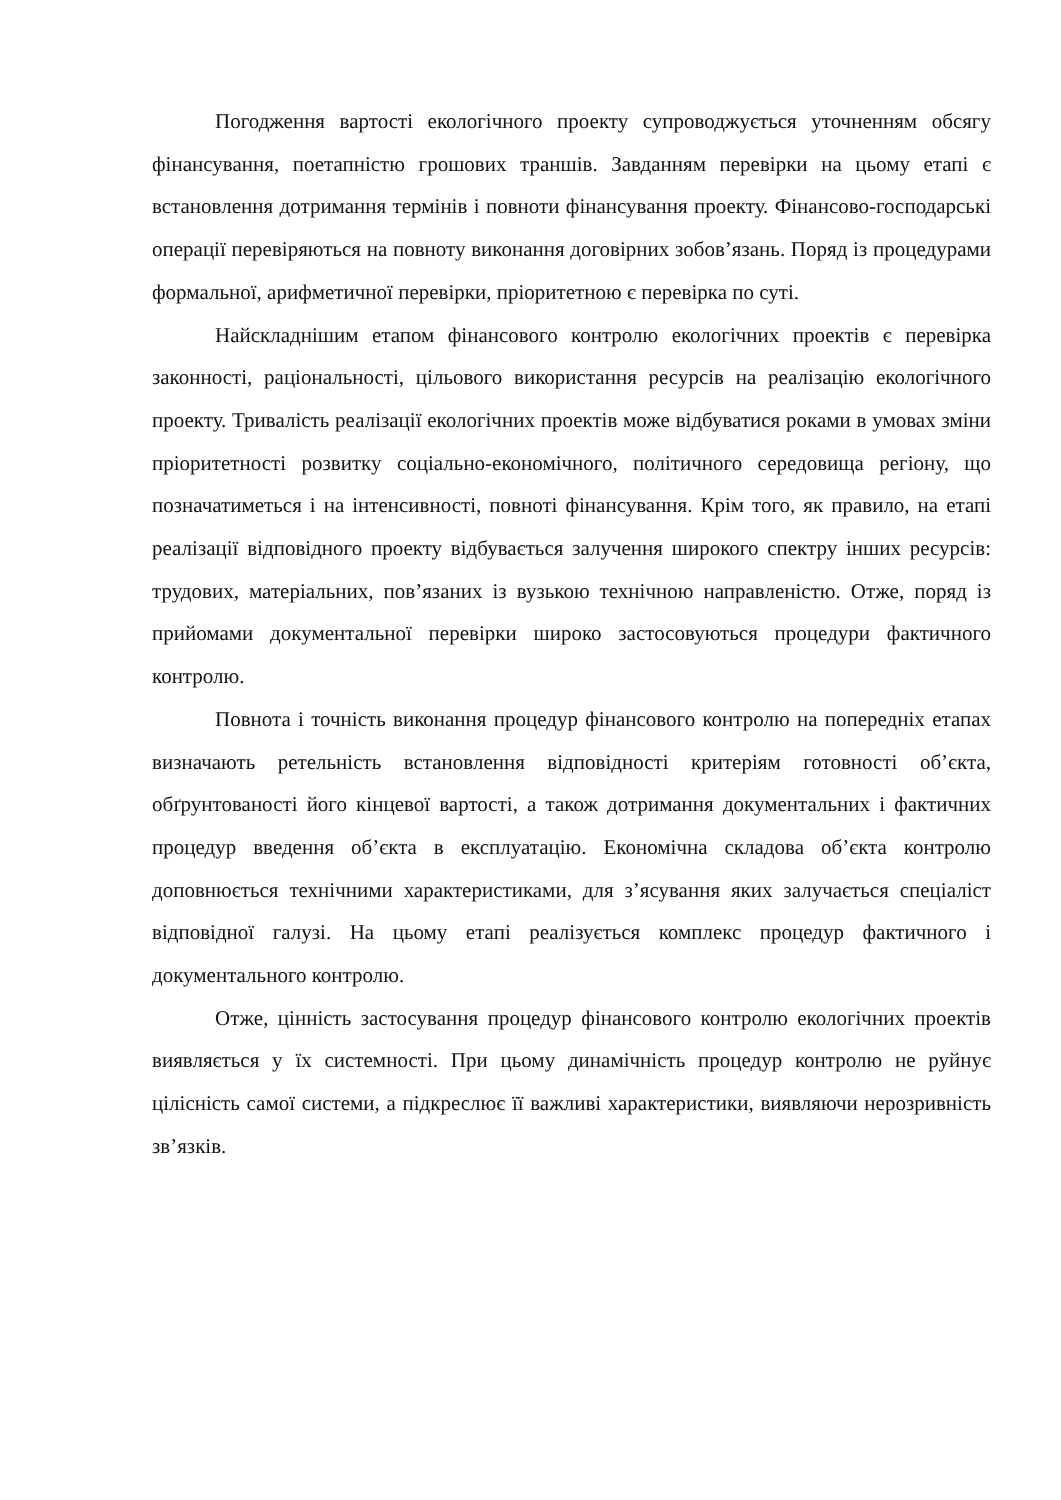Погодження вартості екологічного проекту супроводжується уточненням обсягу фінансування, поетапністю грошових траншів. Завданням перевірки на цьому етапі є встановлення дотримання термінів і повноти фінансування проекту. Фінансово-господарські операції перевіряються на повноту виконання договірних зобов’язань. Поряд із процедурами формальної, арифметичної перевірки, пріоритетною є перевірка по суті.
Найскладнішим етапом фінансового контролю екологічних проектів є перевірка законності, раціональності, цільового використання ресурсів на реалізацію екологічного проекту. Тривалість реалізації екологічних проектів може відбуватися роками в умовах зміни пріоритетності розвитку соціально-економічного, політичного середовища регіону, що позначатиметься і на інтенсивності, повноті фінансування. Крім того, як правило, на етапі реалізації відповідного проекту відбувається залучення широкого спектру інших ресурсів: трудових, матеріальних, пов’язаних із вузькою технічною направленістю. Отже, поряд із прийомами документальної перевірки широко застосовуються процедури фактичного контролю.
Повнота і точність виконання процедур фінансового контролю на попередніх етапах визначають ретельність встановлення відповідності критеріям готовності об’єкта, обґрунтованості його кінцевої вартості, а також дотримання документальних і фактичних процедур введення об’єкта в експлуатацію. Економічна складова об’єкта контролю доповнюється технічними характеристиками, для з’ясування яких залучається спеціаліст відповідної галузі. На цьому етапі реалізується комплекс процедур фактичного і документального контролю.
Отже, цінність застосування процедур фінансового контролю екологічних проектів виявляється у їх системності. При цьому динамічність процедур контролю не руйнує цілісність самої системи, а підкреслює її важливі характеристики, виявляючи нерозривність зв’язків.